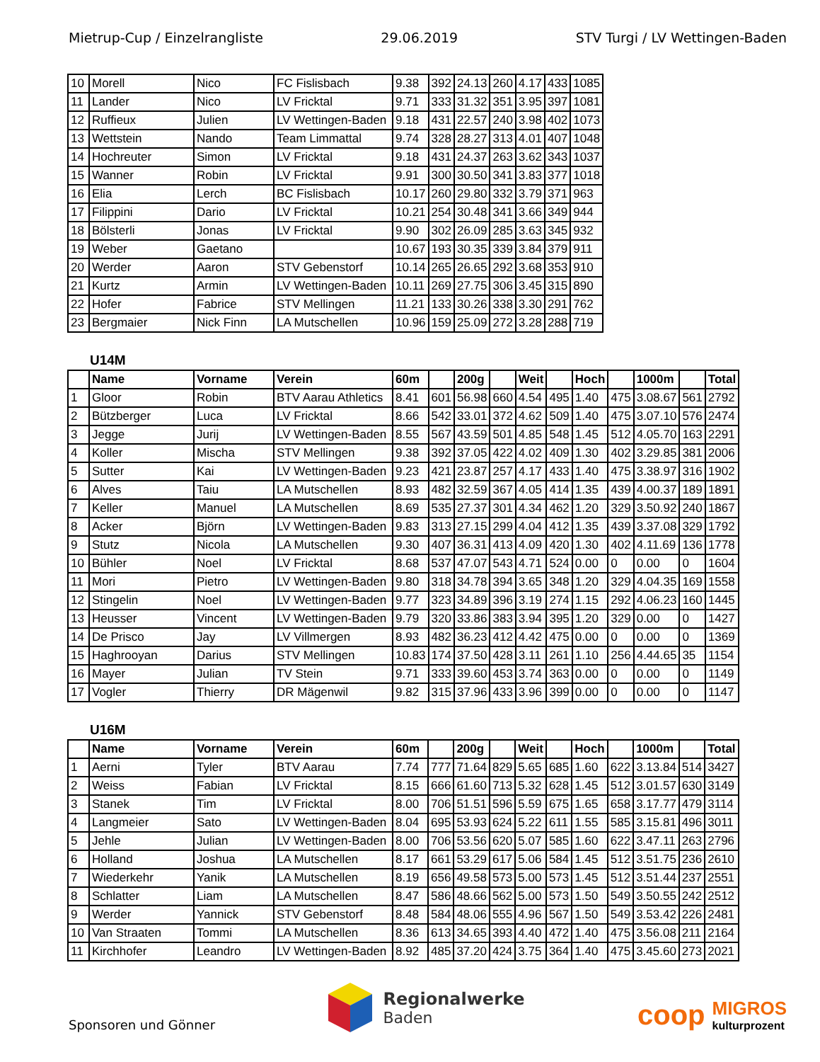Mietrup-Cup / Einzelrangliste 29.06.2019 STV Turgi / LV Wettingen-Baden
| 10 | Morell | Nico | FC Fislisbach | 9.38 | 392 | 24.13 | 260 | 4.17 | 433 | 1085 |
| 11 | Lander | Nico | LV Fricktal | 9.71 | 333 | 31.32 | 351 | 3.95 | 397 | 1081 |
| 12 | Ruffieux | Julien | LV Wettingen-Baden | 9.18 | 431 | 22.57 | 240 | 3.98 | 402 | 1073 |
| 13 | Wettstein | Nando | Team Limmattal | 9.74 | 328 | 28.27 | 313 | 4.01 | 407 | 1048 |
| 14 | Hochreuter | Simon | LV Fricktal | 9.18 | 431 | 24.37 | 263 | 3.62 | 343 | 1037 |
| 15 | Wanner | Robin | LV Fricktal | 9.91 | 300 | 30.50 | 341 | 3.83 | 377 | 1018 |
| 16 | Elia | Lerch | BC Fislisbach | 10.17 | 260 | 29.80 | 332 | 3.79 | 371 | 963 |
| 17 | Filippini | Dario | LV Fricktal | 10.21 | 254 | 30.48 | 341 | 3.66 | 349 | 944 |
| 18 | Bölsterli | Jonas | LV Fricktal | 9.90 | 302 | 26.09 | 285 | 3.63 | 345 | 932 |
| 19 | Weber | Gaetano | | 10.67 | 193 | 30.35 | 339 | 3.84 | 379 | 911 |
| 20 | Werder | Aaron | STV Gebenstorf | 10.14 | 265 | 26.65 | 292 | 3.68 | 353 | 910 |
| 21 | Kurtz | Armin | LV Wettingen-Baden | 10.11 | 269 | 27.75 | 306 | 3.45 | 315 | 890 |
| 22 | Hofer | Fabrice | STV Mellingen | 11.21 | 133 | 30.26 | 338 | 3.30 | 291 | 762 |
| 23 | Bergmaier | Nick Finn | LA Mutschellen | 10.96 | 159 | 25.09 | 272 | 3.28 | 288 | 719 |
U14M
| | Name | Vorname | Verein | 60m | | 200g | | Weit | | Hoch | | 1000m | | Total |
| --- | --- | --- | --- | --- | --- | --- | --- | --- | --- | --- | --- | --- | --- | --- |
| 1 | Gloor | Robin | BTV Aarau Athletics | 8.41 | 601 | 56.98 | 660 | 4.54 | 495 | 1.40 | 475 | 3.08.67 | 561 | 2792 |
| 2 | Bützberger | Luca | LV Fricktal | 8.66 | 542 | 33.01 | 372 | 4.62 | 509 | 1.40 | 475 | 3.07.10 | 576 | 2474 |
| 3 | Jegge | Jurij | LV Wettingen-Baden | 8.55 | 567 | 43.59 | 501 | 4.85 | 548 | 1.45 | 512 | 4.05.70 | 163 | 2291 |
| 4 | Koller | Mischa | STV Mellingen | 9.38 | 392 | 37.05 | 422 | 4.02 | 409 | 1.30 | 402 | 3.29.85 | 381 | 2006 |
| 5 | Sutter | Kai | LV Wettingen-Baden | 9.23 | 421 | 23.87 | 257 | 4.17 | 433 | 1.40 | 475 | 3.38.97 | 316 | 1902 |
| 6 | Alves | Taiu | LA Mutschellen | 8.93 | 482 | 32.59 | 367 | 4.05 | 414 | 1.35 | 439 | 4.00.37 | 189 | 1891 |
| 7 | Keller | Manuel | LA Mutschellen | 8.69 | 535 | 27.37 | 301 | 4.34 | 462 | 1.20 | 329 | 3.50.92 | 240 | 1867 |
| 8 | Acker | Björn | LV Wettingen-Baden | 9.83 | 313 | 27.15 | 299 | 4.04 | 412 | 1.35 | 439 | 3.37.08 | 329 | 1792 |
| 9 | Stutz | Nicola | LA Mutschellen | 9.30 | 407 | 36.31 | 413 | 4.09 | 420 | 1.30 | 402 | 4.11.69 | 136 | 1778 |
| 10 | Bühler | Noel | LV Fricktal | 8.68 | 537 | 47.07 | 543 | 4.71 | 524 | 0.00 | 0 | 0.00 | 0 | 1604 |
| 11 | Mori | Pietro | LV Wettingen-Baden | 9.80 | 318 | 34.78 | 394 | 3.65 | 348 | 1.20 | 329 | 4.04.35 | 169 | 1558 |
| 12 | Stingelin | Noel | LV Wettingen-Baden | 9.77 | 323 | 34.89 | 396 | 3.19 | 274 | 1.15 | 292 | 4.06.23 | 160 | 1445 |
| 13 | Heusser | Vincent | LV Wettingen-Baden | 9.79 | 320 | 33.86 | 383 | 3.94 | 395 | 1.20 | 329 | 0.00 | 0 | 1427 |
| 14 | De Prisco | Jay | LV Villmergen | 8.93 | 482 | 36.23 | 412 | 4.42 | 475 | 0.00 | 0 | 0.00 | 0 | 1369 |
| 15 | Haghrooyan | Darius | STV Mellingen | 10.83 | 174 | 37.50 | 428 | 3.11 | 261 | 1.10 | 256 | 4.44.65 | 35 | 1154 |
| 16 | Mayer | Julian | TV Stein | 9.71 | 333 | 39.60 | 453 | 3.74 | 363 | 0.00 | 0 | 0.00 | 0 | 1149 |
| 17 | Vogler | Thierry | DR Mägenwil | 9.82 | 315 | 37.96 | 433 | 3.96 | 399 | 0.00 | 0 | 0.00 | 0 | 1147 |
U16M
| | Name | Vorname | Verein | 60m | | 200g | | Weit | | Hoch | | 1000m | | Total |
| --- | --- | --- | --- | --- | --- | --- | --- | --- | --- | --- | --- | --- | --- | --- |
| 1 | Aerni | Tyler | BTV Aarau | 7.74 | 777 | 71.64 | 829 | 5.65 | 685 | 1.60 | 622 | 3.13.84 | 514 | 3427 |
| 2 | Weiss | Fabian | LV Fricktal | 8.15 | 666 | 61.60 | 713 | 5.32 | 628 | 1.45 | 512 | 3.01.57 | 630 | 3149 |
| 3 | Stanek | Tim | LV Fricktal | 8.00 | 706 | 51.51 | 596 | 5.59 | 675 | 1.65 | 658 | 3.17.77 | 479 | 3114 |
| 4 | Langmeier | Sato | LV Wettingen-Baden | 8.04 | 695 | 53.93 | 624 | 5.22 | 611 | 1.55 | 585 | 3.15.81 | 496 | 3011 |
| 5 | Jehle | Julian | LV Wettingen-Baden | 8.00 | 706 | 53.56 | 620 | 5.07 | 585 | 1.60 | 622 | 3.47.11 | 263 | 2796 |
| 6 | Holland | Joshua | LA Mutschellen | 8.17 | 661 | 53.29 | 617 | 5.06 | 584 | 1.45 | 512 | 3.51.75 | 236 | 2610 |
| 7 | Wiederkehr | Yanik | LA Mutschellen | 8.19 | 656 | 49.58 | 573 | 5.00 | 573 | 1.45 | 512 | 3.51.44 | 237 | 2551 |
| 8 | Schlatter | Liam | LA Mutschellen | 8.47 | 586 | 48.66 | 562 | 5.00 | 573 | 1.50 | 549 | 3.50.55 | 242 | 2512 |
| 9 | Werder | Yannick | STV Gebenstorf | 8.48 | 584 | 48.06 | 555 | 4.96 | 567 | 1.50 | 549 | 3.53.42 | 226 | 2481 |
| 10 | Van Straaten | Tommi | LA Mutschellen | 8.36 | 613 | 34.65 | 393 | 4.40 | 472 | 1.40 | 475 | 3.56.08 | 211 | 2164 |
| 11 | Kirchhofer | Leandro | LV Wettingen-Baden | 8.92 | 485 | 37.20 | 424 | 3.75 | 364 | 1.40 | 475 | 3.45.60 | 273 | 2021 |
Sponsoren und Gönner
Regionalwerke
Baden
coop
MIGROS
kulturprozent